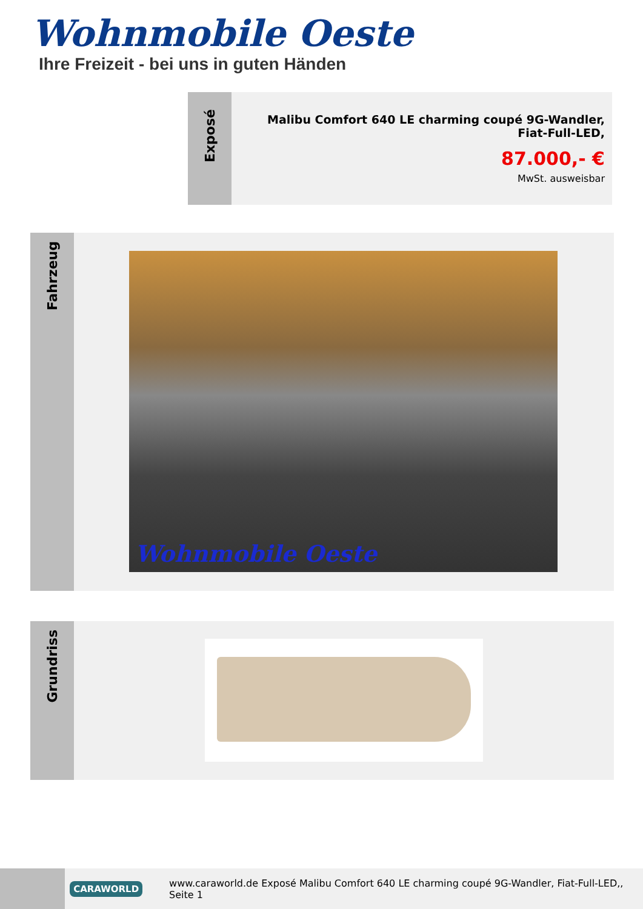Wohnmobile Oeste
Ihre Freizeit - bei uns in guten Händen
Exposé
Malibu Comfort 640 LE charming coupé 9G-Wandler,
Fiat-Full-LED,
87.000,- €
MwSt. ausweisbar
Fahrzeug
Wohnmobile Oeste
Grundriss
CARAWORLD
www.caraworld.de Exposé Malibu Comfort 640 LE charming coupé 9G-Wandler, Fiat-Full-LED,, Seite 1